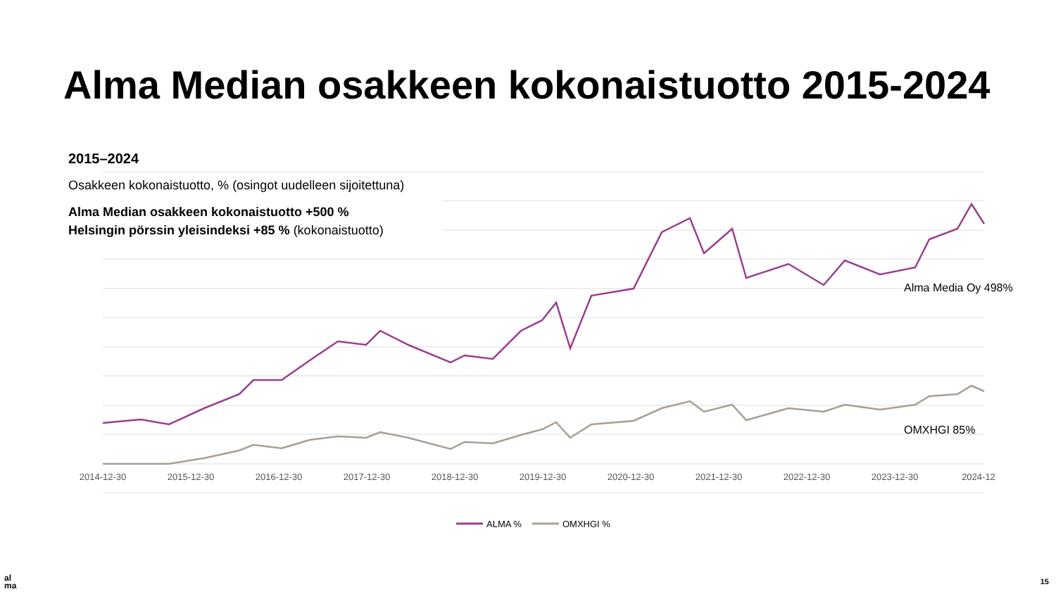Alma Median osakkeen kokonaistuotto 2015-2024
2015–2024
Osakkeen kokonaistuotto, % (osingot uudelleen sijoitettuna)
Alma Median osakkeen kokonaistuotto +500 %
Helsingin pörssin yleisindeksi +85 % (kokonaistuotto)
2014-12-30
2015-12-30
2016-12-30
2017-12-30
2018-12-30
2019-12-30
2020-12-30
2021-12-30
2022-12-30
2023-12-30
2024-12
Alma Media Oy 498%
OMXHGI 85%
ALMA %
OMXHGI %
al
ma
15